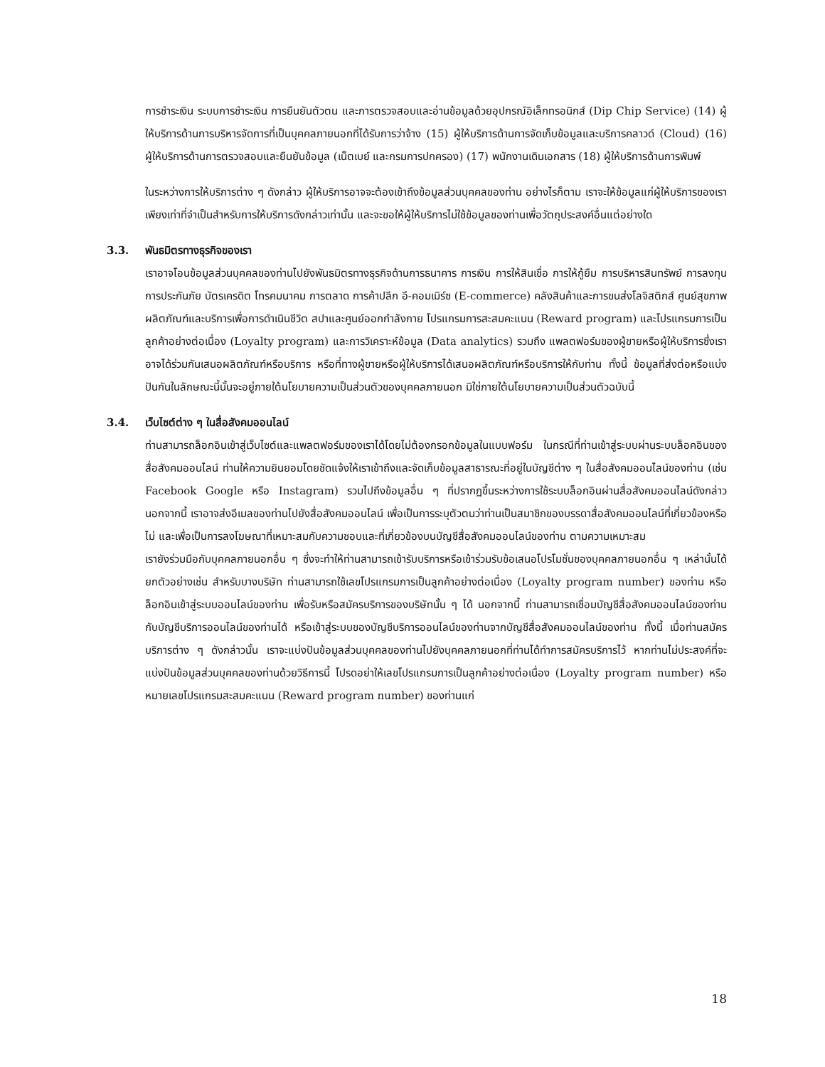การชำระเงิน ระบบการชำระเงิน การยืนยันตัวตน และการตรวจสอบและอ่านข้อมูลด้วยอุปกรณ์อิเล็กทรอนิกส์ (Dip Chip Service) (14) ผู้ให้บริการด้านการบริหารจัดการที่เป็นบุคคลภายนอกที่ได้รับการว่าจ้าง (15) ผู้ให้บริการด้านการจัดเก็บข้อมูลและบริการคลาวด์ (Cloud) (16) ผู้ให้บริการด้านการตรวจสอบและยืนยันข้อมูล (เน็ตเบย์ และกรมการปกครอง) (17) พนักงานเดินเอกสาร (18) ผู้ให้บริการด้านการพิมพ์
ในระหว่างการให้บริการต่าง ๆ ดังกล่าว ผู้ให้บริการอาจจะต้องเข้าถึงข้อมูลส่วนบุคคลของท่าน อย่างไรก็ตาม เราจะให้ข้อมูลแก่ผู้ให้บริการของเราเพียงเท่าที่จำเป็นสำหรับการให้บริการดังกล่าวเท่านั้น และจะขอให้ผู้ให้บริการไม่ใช้ข้อมูลของท่านเพื่อวัตถุประสงค์อื่นแต่อย่างใด
3.3. พันธมิตรทางธุรกิจของเรา
เราอาจโอนข้อมูลส่วนบุคคลของท่านไปยังพันธมิตรทางธุรกิจด้านการธนาคาร การเงิน การให้สินเชื่อ การให้กู้ยืม การบริหารสินทรัพย์ การลงทุน การประกันภัย บัตรเครดิต โทรคมนาคม การตลาด การค้าปลีก อี-คอมเมิร์ซ (E-commerce) คลังสินค้าและการขนส่งโลจิสติกส์ ศูนย์สุขภาพ ผลิตภัณฑ์และบริการเพื่อการดำเนินชีวิต สปาและศูนย์ออกกำลังกาย โปรแกรมการสะสมคะแนน (Reward program) และโปรแกรมการเป็นลูกค้าอย่างต่อเนื่อง (Loyalty program) และการวิเคราะห์ข้อมูล (Data analytics) รวมถึง แพลตฟอร์มของผู้ขายหรือผู้ให้บริการซึ่งเราอาจได้ร่วมกันเสนอผลิตภัณฑ์หรือบริการ หรือที่ทางผู้ขายหรือผู้ให้บริการได้เสนอผลิตภัณฑ์หรือบริการให้กับท่าน ทั้งนี้ ข้อมูลที่ส่งต่อหรือแบ่งปันกันในลักษณะนี้นั้นจะอยู่ภายใต้นโยบายความเป็นส่วนตัวของบุคคลภายนอก มิใช่ภายใต้นโยบายความเป็นส่วนตัวฉบับนี้
3.4. เว็บไซต์ต่าง ๆ ในสื่อสังคมออนไลน์
ท่านสามารถล็อกอินเข้าสู่เว็บไซต์และแพลตฟอร์มของเราได้โดยไม่ต้องกรอกข้อมูลในแบบฟอร์ม ในกรณีที่ท่านเข้าสู่ระบบผ่านระบบล็อคอินของสื่อสังคมออนไลน์ ท่านให้ความยินยอมโดยชัดแจ้งให้เราเข้าถึงและจัดเก็บข้อมูลสาธารณะที่อยู่ในบัญชีต่าง ๆ ในสื่อสังคมออนไลน์ของท่าน (เช่น Facebook Google หรือ Instagram) รวมไปถึงข้อมูลอื่น ๆ ที่ปรากฏขึ้นระหว่างการใช้ระบบล็อกอินผ่านสื่อสังคมออนไลน์ดังกล่าว นอกจากนี้ เราอาจส่งอีเมลของท่านไปยังสื่อสังคมออนไลน์ เพื่อเป็นการระบุตัวตนว่าท่านเป็นสมาชิกของบรรดาสื่อสังคมออนไลน์ที่เกี่ยวข้องหรือไม่ และเพื่อเป็นการลงโฆษณาที่เหมาะสมกับความชอบและที่เกี่ยวข้องบนบัญชีสื่อสังคมออนไลน์ของท่าน ตามความเหมาะสม
เรายังร่วมมือกับบุคคลภายนอกอื่น ๆ ซึ่งจะทำให้ท่านสามารถเข้ารับบริการหรือเข้าร่วมรับข้อเสนอโปรโมชั่นของบุคคลภายนอกอื่น ๆ เหล่านั้นได้ ยกตัวอย่างเช่น สำหรับบางบริษัท ท่านสามารถใช้เลขโปรแกรมการเป็นลูกค้าอย่างต่อเนื่อง (Loyalty program number) ของท่าน หรือล็อกอินเข้าสู่ระบบออนไลน์ของท่าน เพื่อรับหรือสมัครบริการของบริษัทนั้น ๆ ได้ นอกจากนี้ ท่านสามารถเชื่อมบัญชีสื่อสังคมออนไลน์ของท่านกับบัญชีบริการออนไลน์ของท่านได้ หรือเข้าสู่ระบบของบัญชีบริการออนไลน์ของท่านจากบัญชีสื่อสังคมออนไลน์ของท่าน ทั้งนี้ เมื่อท่านสมัครบริการต่าง ๆ ดังกล่าวนั้น เราจะแบ่งปันข้อมูลส่วนบุคคลของท่านไปยังบุคคลภายนอกที่ท่านได้ทำการสมัครบริการไว้ หากท่านไม่ประสงค์ที่จะแบ่งปันข้อมูลส่วนบุคคลของท่านด้วยวิธีการนี้ โปรดอย่าให้เลขโปรแกรมการเป็นลูกค้าอย่างต่อเนื่อง (Loyalty program number) หรือหมายเลขโปรแกรมสะสมคะแนน (Reward program number) ของท่านแก่
18